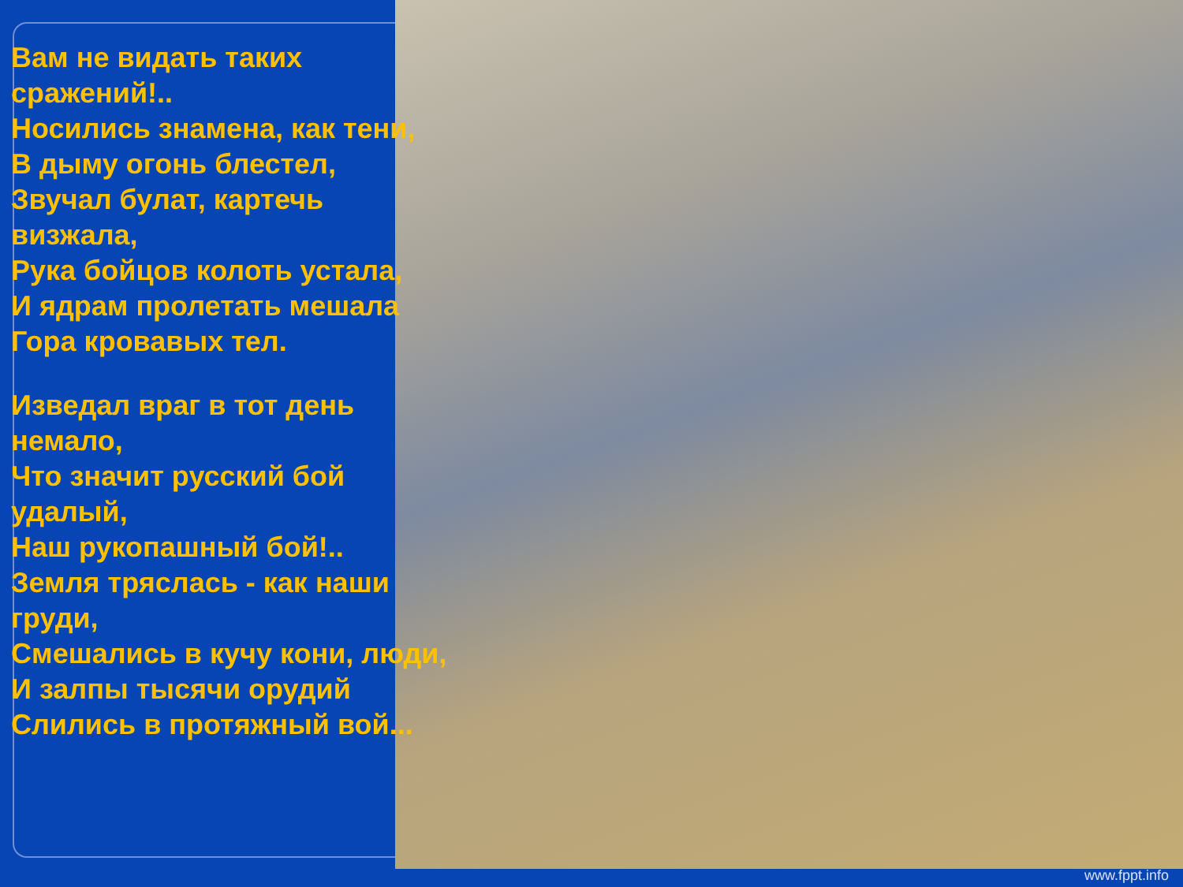Вам не видать таких сражений!..
Носились знамена, как тени,
В дыму огонь блестел,
Звучал булат, картечь визжала,
Рука бойцов колоть устала,
И ядрам пролетать мешала
Гора кровавых тел.
Изведал враг в тот день немало,
Что значит русский бой удалый,
Наш рукопашный бой!..
Земля тряслась - как наши груди,
Смешались в кучу кони, люди,
И залпы тысячи орудий
Слились в протяжный вой...
www.fppt.info